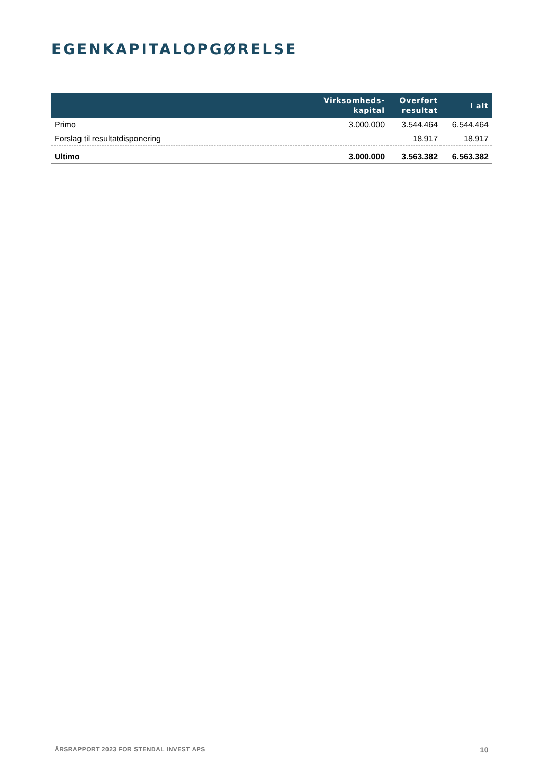EGENKAPITALOPGØRELSE
| | Virksomheds- kapital | Overført resultat | I alt |
| --- | --- | --- | --- |
| Primo | 3.000.000 | 3.544.464 | 6.544.464 |
| Forslag til resultatdisponering | | 18.917 | 18.917 |
| Ultimo | 3.000.000 | 3.563.382 | 6.563.382 |
ÅRSRAPPORT 2023 FOR STENDAL INVEST APS 10